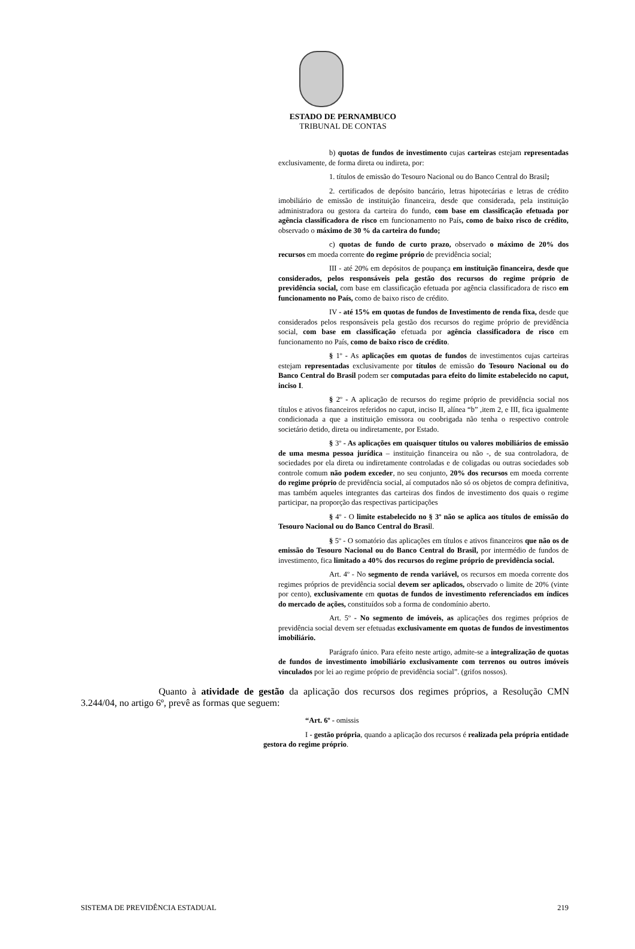ESTADO DE PERNAMBUCO
TRIBUNAL DE CONTAS
b) quotas de fundos de investimento cujas carteiras estejam representadas exclusivamente, de forma direta ou indireta, por:
1. títulos de emissão do Tesouro Nacional ou do Banco Central do Brasil;
2. certificados de depósito bancário, letras hipotecárias e letras de crédito imobiliário de emissão de instituição financeira, desde que considerada, pela instituição administradora ou gestora da carteira do fundo, com base em classificação efetuada por agência classificadora de risco em funcionamento no País, como de baixo risco de crédito, observado o máximo de 30 % da carteira do fundo;
c) quotas de fundo de curto prazo, observado o máximo de 20% dos recursos em moeda corrente do regime próprio de previdência social;
III - até 20% em depósitos de poupança em instituição financeira, desde que considerados, pelos responsáveis pela gestão dos recursos do regime próprio de previdência social, com base em classificação efetuada por agência classificadora de risco em funcionamento no País, como de baixo risco de crédito.
IV - até 15% em quotas de fundos de Investimento de renda fixa, desde que considerados pelos responsáveis pela gestão dos recursos do regime próprio de previdência social, com base em classificação efetuada por agência classificadora de risco em funcionamento no País, como de baixo risco de crédito.
§ 1º - As aplicações em quotas de fundos de investimentos cujas carteiras estejam representadas exclusivamente por títulos de emissão do Tesouro Nacional ou do Banco Central do Brasil podem ser computadas para efeito do limite estabelecido no caput, inciso I.
§ 2º - A aplicação de recursos do regime próprio de previdência social nos títulos e ativos financeiros referidos no caput, inciso II, alínea “b” ,item 2, e III, fica igualmente condicionada a que a instituição emissora ou coobrigada não tenha o respectivo controle societário detido, direta ou indiretamente, por Estado.
§ 3º - As aplicações em quaisquer títulos ou valores mobiliários de emissão de uma mesma pessoa jurídica – instituição financeira ou não -, de sua controladora, de sociedades por ela direta ou indiretamente controladas e de coligadas ou outras sociedades sob controle comum não podem exceder, no seu conjunto, 20% dos recursos em moeda corrente do regime próprio de previdência social, aí computados não só os objetos de compra definitiva, mas também aqueles integrantes das carteiras dos findos de investimento dos quais o regime participar, na proporção das respectivas participações
§ 4º - O limite estabelecido no § 3º não se aplica aos títulos de emissão do Tesouro Nacional ou do Banco Central do Brasil.
§ 5º - O somatório das aplicações em títulos e ativos financeiros que não os de emissão do Tesouro Nacional ou do Banco Central do Brasil, por intermédio de fundos de investimento, fica limitado a 40% dos recursos do regime próprio de previdência social.
Art. 4º - No segmento de renda variável, os recursos em moeda corrente dos regimes próprios de previdência social devem ser aplicados, observado o limite de 20% (vinte por cento), exclusivamente em quotas de fundos de investimento referenciados em índices do mercado de ações, constituídos sob a forma de condomínio aberto.
Art. 5º - No segmento de imóveis, as aplicações dos regimes próprios de previdência social devem ser efetuadas exclusivamente em quotas de fundos de investimentos imobiliário.
Parágrafo único. Para efeito neste artigo, admite-se a integralização de quotas de fundos de investimento imobiliário exclusivamente com terrenos ou outros imóveis vinculados por lei ao regime próprio de previdência social”. (grifos nossos).
Quanto à atividade de gestão da aplicação dos recursos dos regimes próprios, a Resolução CMN 3.244/04, no artigo 6º, prevê as formas que seguem:
“Art. 6º - omissis
I - gestão própria, quando a aplicação dos recursos é realizada pela própria entidade gestora do regime próprio.
SISTEMA DE PREVIDÊNCIA ESTADUAL 219